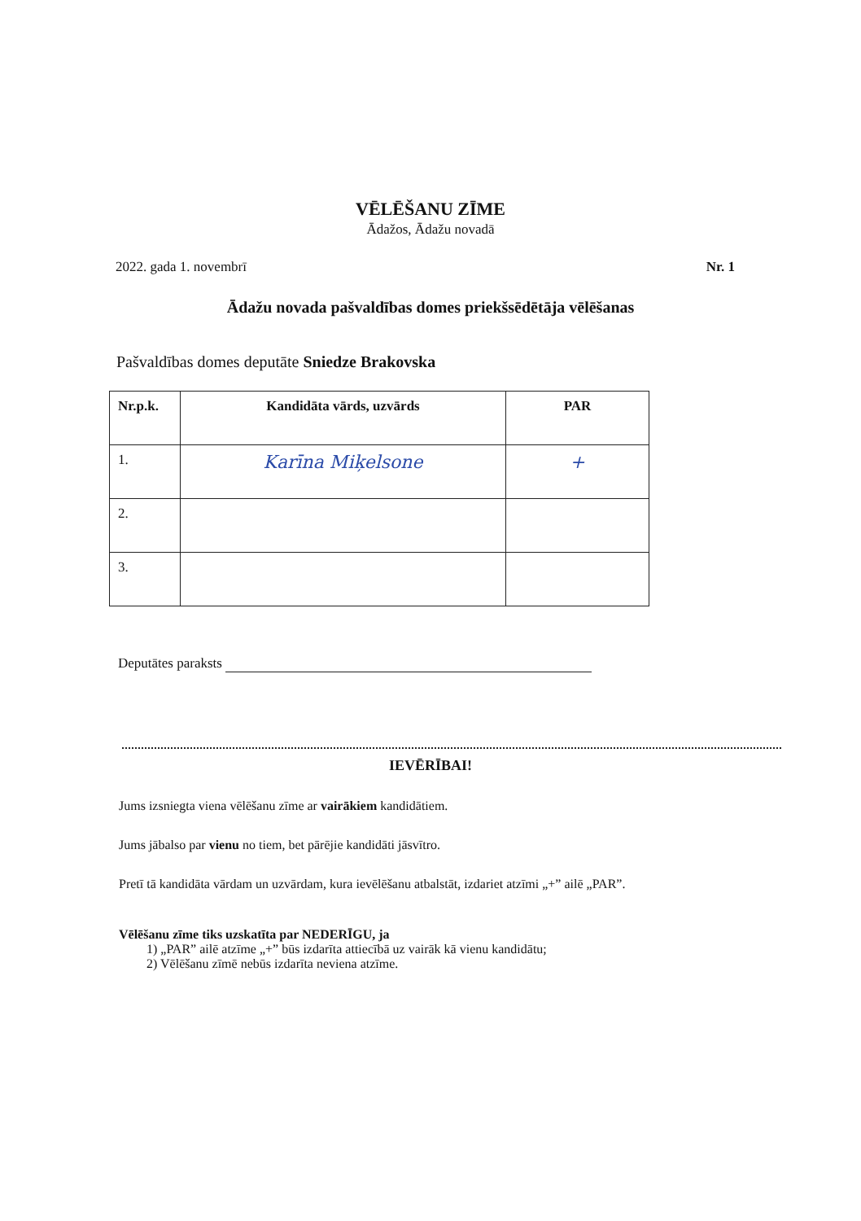VĒLĒŠANU ZĪME
Ādažos, Ādažu novadā
2022. gada 1. novembrī Nr. 1
Ādažu novada pašvaldības domes priekšsēdētāja vēlēšanas
Pašvaldības domes deputāte Sniedze Brakovska
| Nr.p.k. | Kandidāta vārds, uzvārds | PAR |
| --- | --- | --- |
| 1. | Karīna Miķelsone | + |
| 2. | | |
| 3. | | |
Deputātes paraksts
IEVĒRĪBAI!
Jums izsniegta viena vēlēšanu zīme ar vairākiem kandidātiem.
Jums jābalso par vienu no tiem, bet pārējie kandidāti jāsvītro.
Pretī tā kandidāta vārdam un uzvārdam, kura ievēlēšanu atbalstāt, izdariet atzīmi „+” ailē „PAR”.
Vēlēšanu zīme tiks uzskatīta par NEDERĪGU, ja
1) „PAR” ailē atzīme „+” būs izdarīta attiecībā uz vairāk kā vienu kandidātu;
2) Vēlēšanu zīmē nebūs izdarīta neviena atzīme.